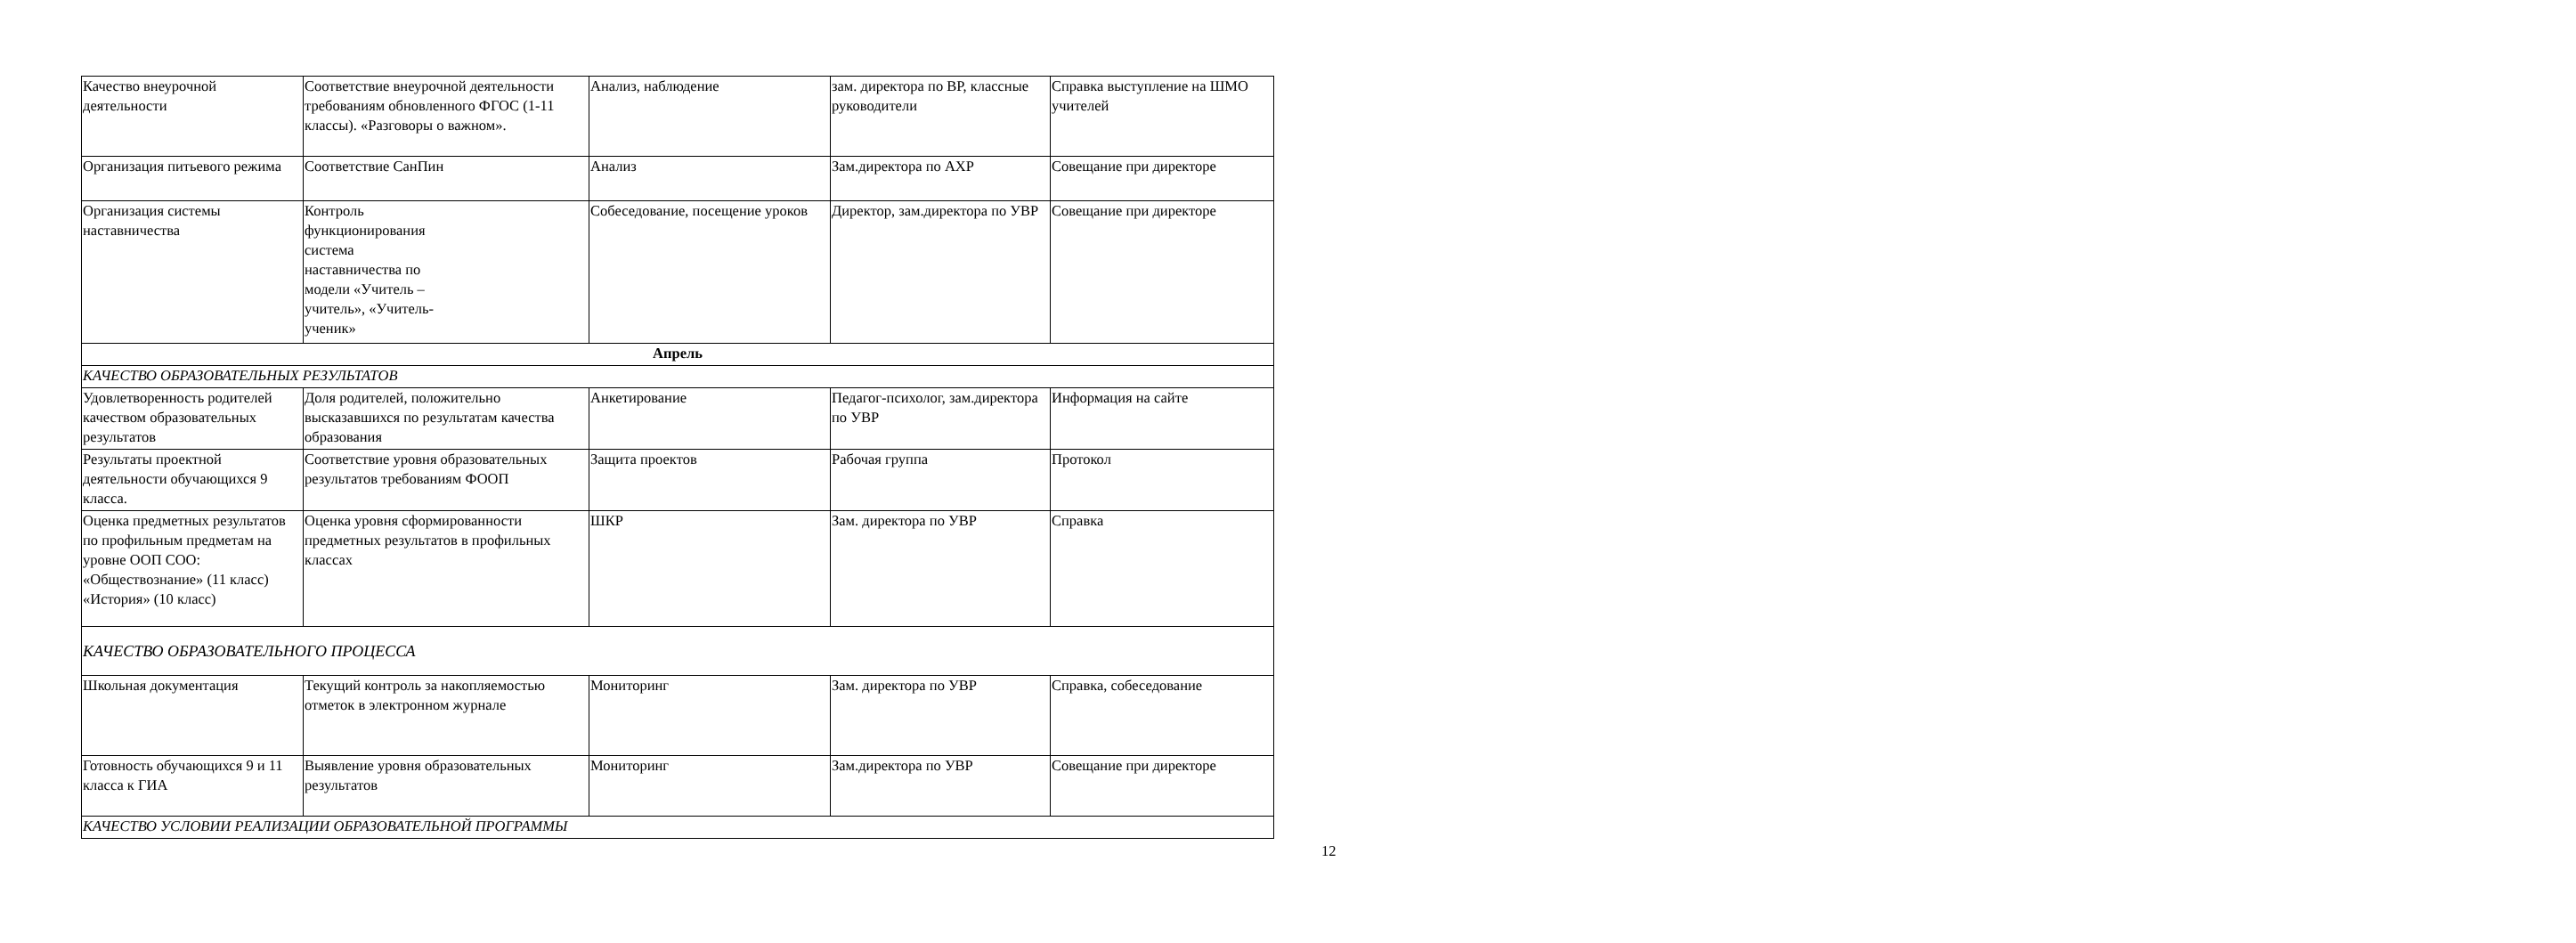| Качество внеурочной деятельности | Соответствие внеурочной деятельности требованиям обновленного ФГОС (1-11 классы). «Разговоры о важном». | Анализ, наблюдение | зам. директора по ВР, классные руководители | Справка выступление на ШМО учителей |
| Организация питьевого режима | Соответствие СанПин | Анализ | Зам.директора по АХР | Совещание при директоре |
| Организация системы наставничества | Контроль функционирования система наставничества по модели «Учитель – учитель», «Учитель- ученик» | Собеседование, посещение уроков | Директор, зам.директора по УВР | Совещание при директоре |
| Апрель | | | | |
| КАЧЕСТВО ОБРАЗОВАТЕЛЬНЫХ РЕЗУЛЬТАТОВ | | | | |
| Удовлетворенность родителей качеством образовательных результатов | Доля родителей, положительно высказавшихся по результатам качества образования | Анкетирование | Педагог-психолог, зам.директора по УВР | Информация на сайте |
| Результаты проектной деятельности обучающихся 9 класса. | Соответствие уровня образовательных результатов требованиям ФООП | Защита проектов | Рабочая группа | Протокол |
| Оценка предметных результатов по профильным предметам на уровне ООП СОО: «Обществознание» (11 класс) «История» (10 класс) | Оценка уровня сформированности предметных результатов в профильных классах | ШКР | Зам. директора по УВР | Справка |
| КАЧЕСТВО ОБРАЗОВАТЕЛЬНОГО ПРОЦЕССА | | | | |
| Школьная документация | Текущий контроль за накопляемостью отметок в электронном журнале | Мониторинг | Зам. директора по УВР | Справка, собеседование |
| Готовность обучающихся 9 и 11 класса к ГИА | Выявление уровня образовательных результатов | Мониторинг | Зам.директора по УВР | Совещание при директоре |
| КАЧЕСТВО УСЛОВИИ РЕАЛИЗАЦИИ ОБРАЗОВАТЕЛЬНОЙ ПРОГРАММЫ | | | | |
12